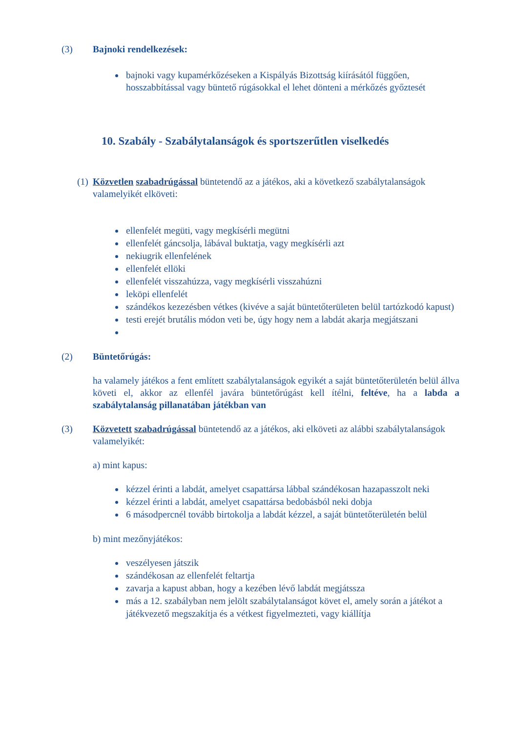(3) Bajnoki rendelkezések:
bajnoki vagy kupamérkőzéseken a Kispályás Bizottság kiírásától függően, hosszabbítással vagy büntető rúgásokkal el lehet dönteni a mérkőzés győztesét
10. Szabály - Szabálytalanságok és sportszerűtlen viselkedés
(1) Közvetlen szabadrúgással büntetendő az a játékos, aki a következő szabálytalanságok valamelyikét elköveti:
ellenfelét megüti, vagy megkísérli megütni
ellenfelét gáncsolja, lábával buktatja, vagy megkísérli azt
nekiugrik ellenfelének
ellenfelét ellöki
ellenfelét visszahúzza, vagy megkísérli visszahúzni
leköpi ellenfelét
szándékos kezezésben vétkes (kivéve a saját büntetőterületen belül tartózkodó kapust)
testi erejét brutális módon veti be, úgy hogy nem a labdát akarja megjátszani
(2) Büntetőrúgás:
ha valamely játékos a fent említett szabálytalanságok egyikét a saját büntetőterületén belül állva követi el, akkor az ellenfél javára büntetőrúgást kell ítélni, feltéve, ha a labda a szabálytalanság pillanatában játékban van
(3) Közvetett szabadrúgással büntetendő az a játékos, aki elköveti az alábbi szabálytalanságok valamelyikét:
a) mint kapus:
kézzel érinti a labdát, amelyet csapattársa lábbal szándékosan hazapasszolt neki
kézzel érinti a labdát, amelyet csapattársa bedobásból neki dobja
6 másodpercnél tovább birtokolja a labdát kézzel, a saját büntetőterületén belül
b) mint mezőnyjátékos:
veszélyesen játszik
szándékosan az ellenfelét feltartja
zavarja a kapust abban, hogy a kezében lévő labdát megjátssza
más a 12. szabályban nem jelölt szabálytalanságot követ el, amely során a játékot a játékvezető megszakítja és a vétkest figyelmezteti, vagy kiállítja